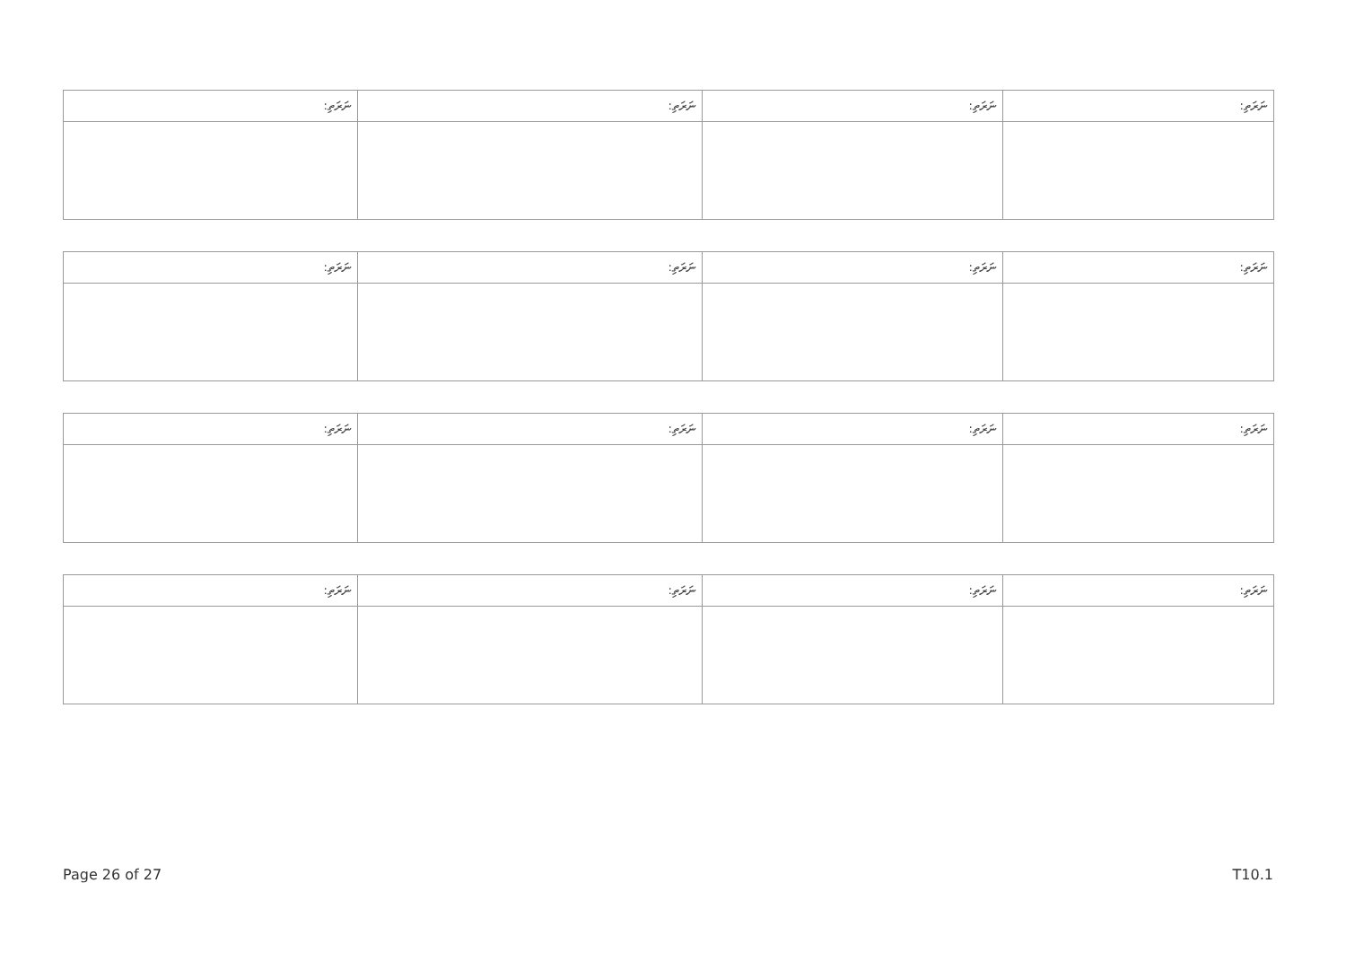| ނަރަތި: | ނަރަތި: | ނަރަތި: | ނަރަތި: |
| --- | --- | --- | --- |
| ނަރަތި: | ނަރަތި: | ނަރަތި: | ނަރަތި: |
| --- | --- | --- | --- |
| ނަރަތި: | ނަރަތި: | ނަރަތި: | ނަރަތި: |
| --- | --- | --- | --- |
| ނަރަތި: | ނަރަތި: | ނަރަތި: | ނަރަތި: |
| --- | --- | --- | --- |
Page 26 of 27 T10.1